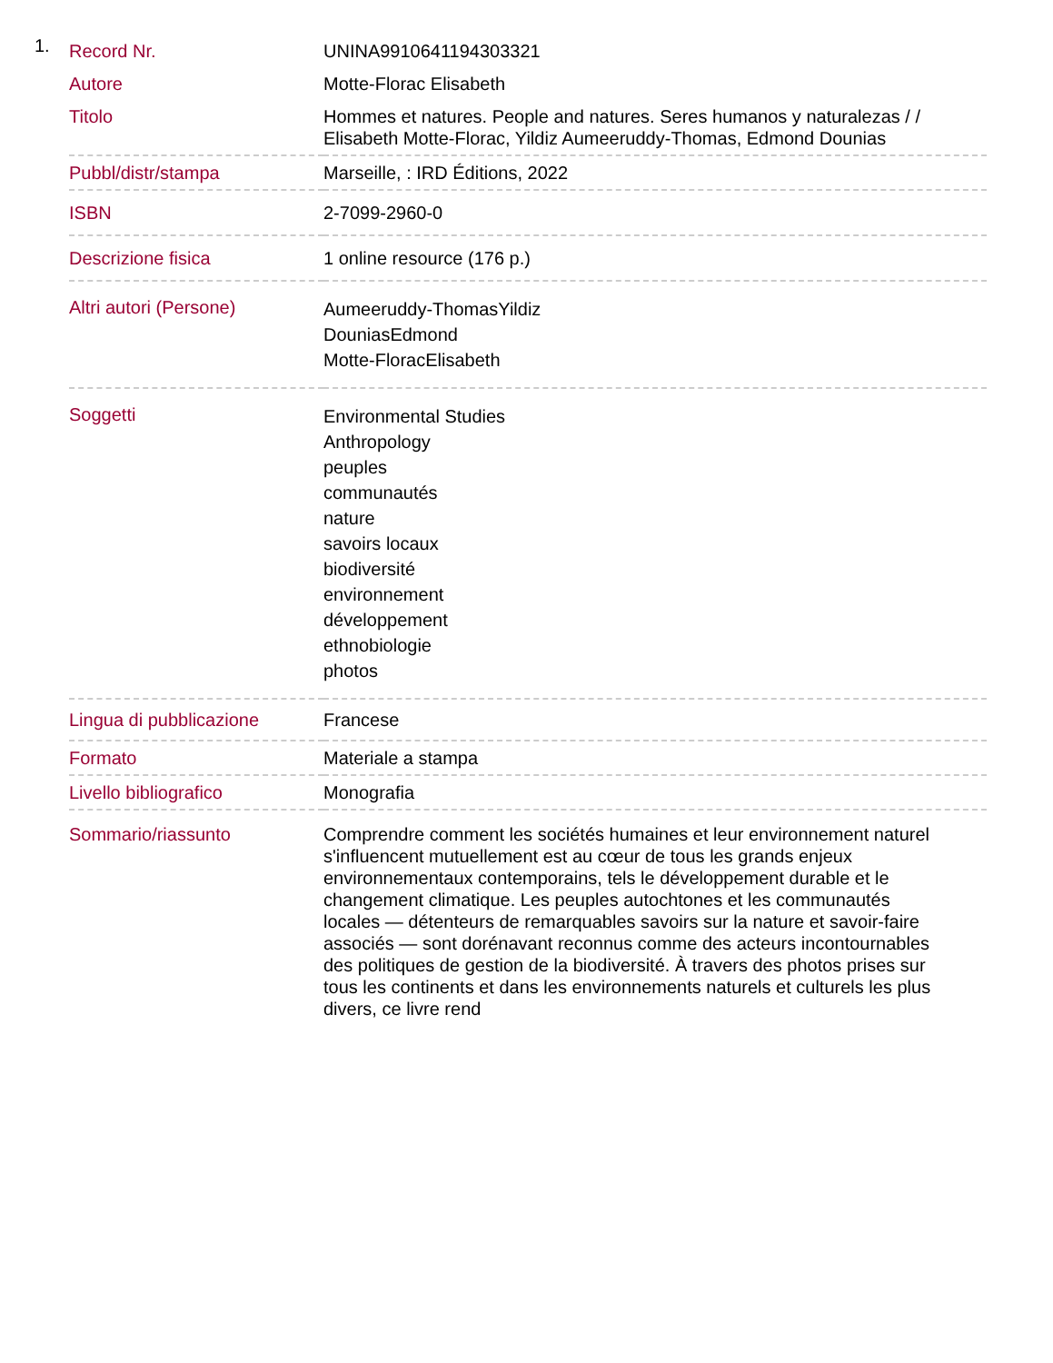1.
| Record Nr. | UNINA9910641194303321 |
| Autore | Motte-Florac Elisabeth |
| Titolo | Hommes et natures. People and natures. Seres humanos y naturalezas / / Elisabeth Motte-Florac, Yildiz Aumeeruddy-Thomas, Edmond Dounias |
| Pubbl/distr/stampa | Marseille, : IRD Éditions, 2022 |
| ISBN | 2-7099-2960-0 |
| Descrizione fisica | 1 online resource (176 p.) |
| Altri autori (Persone) | Aumeeruddy-ThomasYildiz DouniasEdmond Motte-FloracElisabeth |
| Soggetti | Environmental Studies Anthropology peuples communautés nature savoirs locaux biodiversité environnement développement ethnobiologie photos |
| Lingua di pubblicazione | Francese |
| Formato | Materiale a stampa |
| Livello bibliografico | Monografia |
| Sommario/riassunto | Comprendre comment les sociétés humaines et leur environnement naturel s'influencent mutuellement est au cœur de tous les grands enjeux environnementaux contemporains, tels le développement durable et le changement climatique. Les peuples autochtones et les communautés locales — détenteurs de remarquables savoirs sur la nature et savoir-faire associés — sont dorénavant reconnus comme des acteurs incontournables des politiques de gestion de la biodiversité. À travers des photos prises sur tous les continents et dans les environnements naturels et culturels les plus divers, ce livre rend |